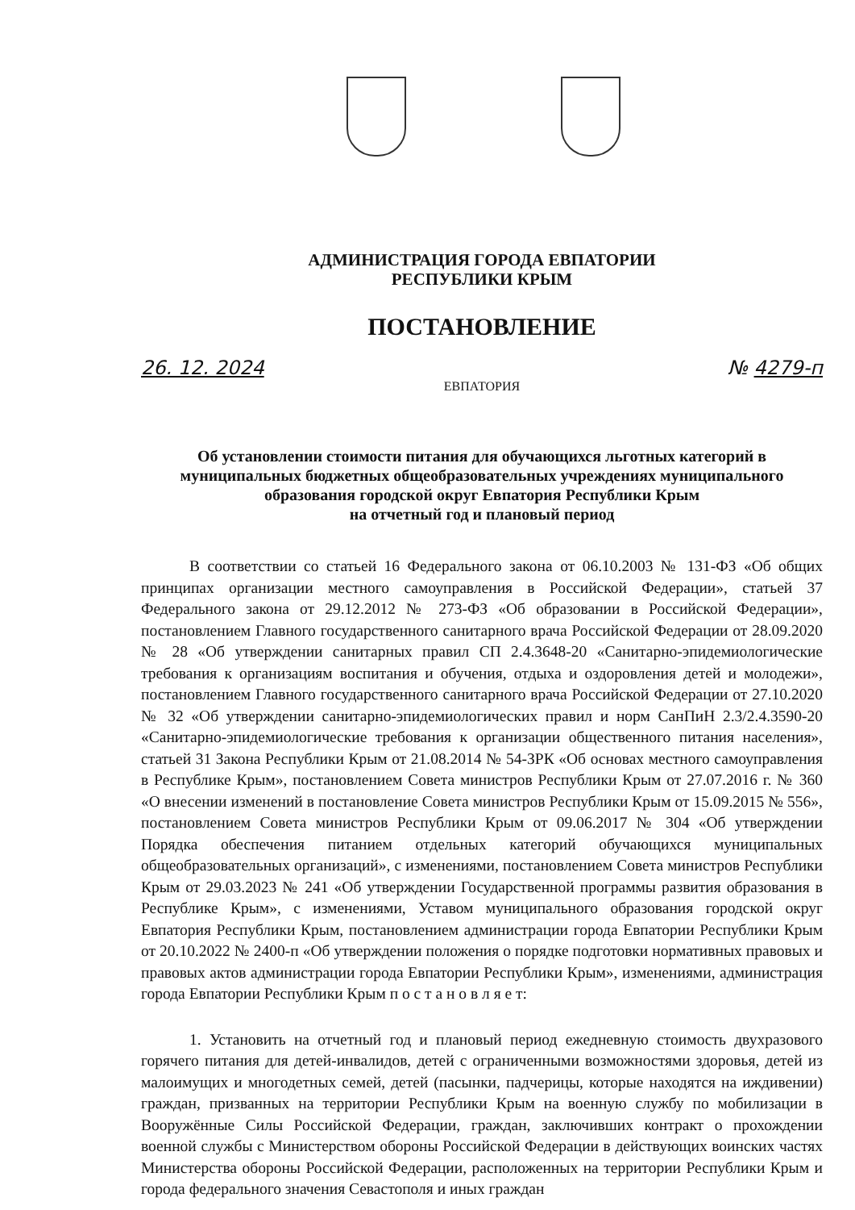АДМИНИСТРАЦИЯ ГОРОДА ЕВПАТОРИИ
РЕСПУБЛИКИ КРЫМ
ПОСТАНОВЛЕНИЕ
26. 12. 2024 № 4279-п
ЕВПАТОРИЯ
Об установлении стоимости питания для обучающихся льготных категорий в муниципальных бюджетных общеобразовательных учреждениях муниципального образования городской округ Евпатория Республики Крым
на отчетный год и плановый период
В соответствии со статьей 16 Федерального закона от 06.10.2003 № 131-ФЗ «Об общих принципах организации местного самоуправления в Российской Федерации», статьей 37 Федерального закона от 29.12.2012 № 273-ФЗ «Об образовании в Российской Федерации», постановлением Главного государственного санитарного врача Российской Федерации от 28.09.2020 № 28 «Об утверждении санитарных правил СП 2.4.3648-20 «Санитарно-эпидемиологические требования к организациям воспитания и обучения, отдыха и оздоровления детей и молодежи», постановлением Главного государственного санитарного врача Российской Федерации от 27.10.2020 № 32 «Об утверждении санитарно-эпидемиологических правил и норм СанПиН 2.3/2.4.3590-20 «Санитарно-эпидемиологические требования к организации общественного питания населения», статьей 31 Закона Республики Крым от 21.08.2014 № 54-ЗРК «Об основах местного самоуправления в Республике Крым», постановлением Совета министров Республики Крым от 27.07.2016 г. № 360 «О внесении изменений в постановление Совета министров Республики Крым от 15.09.2015 № 556», постановлением Совета министров Республики Крым от 09.06.2017 № 304 «Об утверждении Порядка обеспечения питанием отдельных категорий обучающихся муниципальных общеобразовательных организаций», с изменениями, постановлением Совета министров Республики Крым от 29.03.2023 № 241 «Об утверждении Государственной программы развития образования в Республике Крым», с изменениями, Уставом муниципального образования городской округ Евпатория Республики Крым, постановлением администрации города Евпатории Республики Крым от 20.10.2022 № 2400-п «Об утверждении положения о порядке подготовки нормативных правовых и правовых актов администрации города Евпатории Республики Крым», изменениями, администрация города Евпатории Республики Крым п о с т а н о в л я е т:
1. Установить на отчетный год и плановый период ежедневную стоимость двухразового горячего питания для детей-инвалидов, детей с ограниченными возможностями здоровья, детей из малоимущих и многодетных семей, детей (пасынки, падчерицы, которые находятся на иждивении) граждан, призванных на территории Республики Крым на военную службу по мобилизации в Вооружённые Силы Российской Федерации, граждан, заключивших контракт о прохождении военной службы с Министерством обороны Российской Федерации в действующих воинских частях Министерства обороны Российской Федерации, расположенных на территории Республики Крым и города федерального значения Севастополя и иных граждан